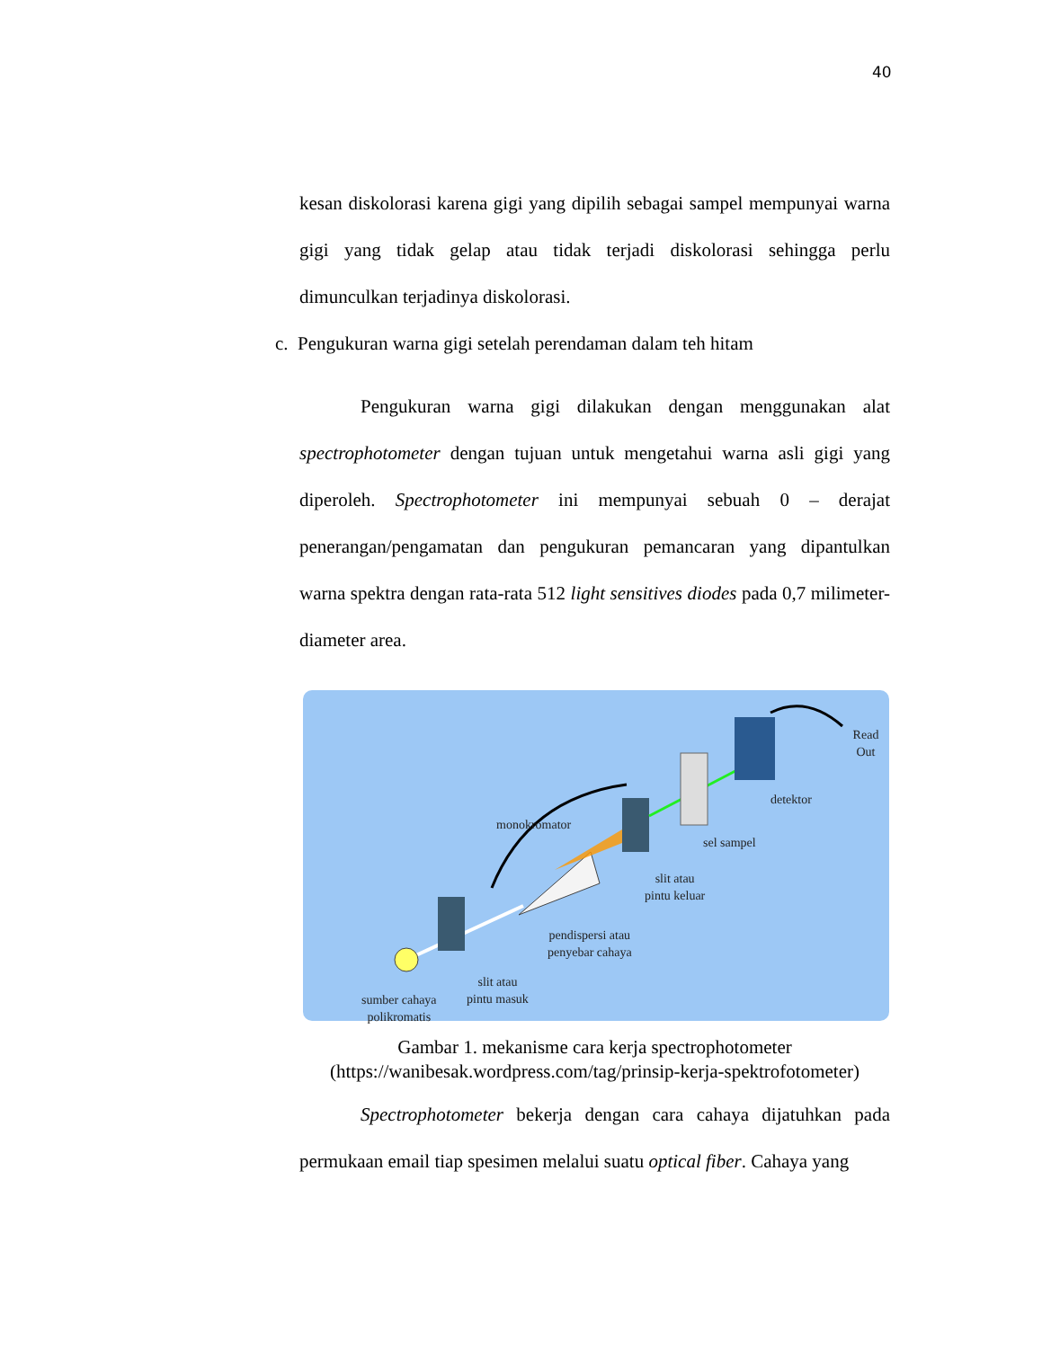40
kesan diskolorasi karena gigi yang dipilih sebagai sampel mempunyai warna gigi yang tidak gelap atau tidak terjadi diskolorasi sehingga perlu dimunculkan terjadinya diskolorasi.
c. Pengukuran warna gigi setelah perendaman dalam teh hitam
Pengukuran warna gigi dilakukan dengan menggunakan alat spectrophotometer dengan tujuan untuk mengetahui warna asli gigi yang diperoleh. Spectrophotometer ini mempunyai sebuah 0 – derajat penerangan/pengamatan dan pengukuran pemancaran yang dipantulkan warna spektra dengan rata-rata 512 light sensitives diodes pada 0,7 milimeter-diameter area.
Read Out
detektor
monokromator
sel sampel
slit atau
pintu keluar
pendispersi atau
penyebar cahaya
slit atau
pintu masuk
sumber cahaya
polikromatis
Gambar 1. mekanisme cara kerja spectrophotometer
(https://wanibesak.wordpress.com/tag/prinsip-kerja-spektrofotometer)
Spectrophotometer bekerja dengan cara cahaya dijatuhkan pada permukaan email tiap spesimen melalui suatu optical fiber. Cahaya yang